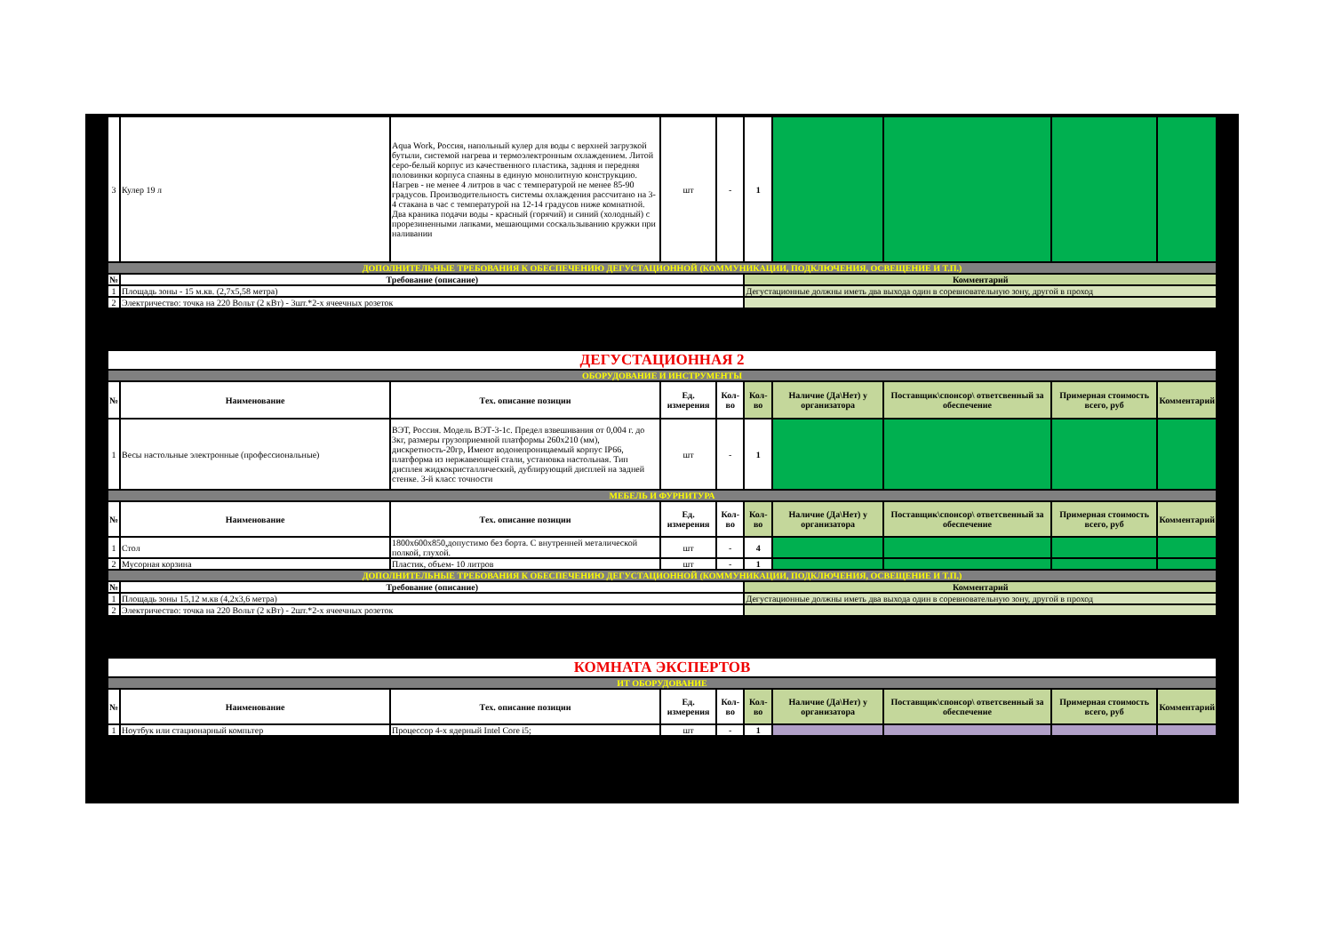| 3 | Кулер 19 л | Aqua Work, Россия, напольный кулер для воды с верхней загрузкой бутыли, системой нагрева и термоэлектронным охлаждением. Литой серо-белый корпус из качественного пластика, задняя и передняя половинки корпуса спаяны в единую монолитную конструкцию. Нагрев - не менее 4 литров в час с температурой не менее 85-90 градусов. Производительность системы охлаждения рассчитано на 3-4 стакана в час с температурой на 12-14 градусов ниже комнатной. Два краника подачи воды - красный (горячий) и синий (холодный) с прорезиненными лапками, мешающими соскальзыванию кружки при наливании | шт | - | 1 | | | | |
| ДОПОЛНИТЕЛЬНЫЕ ТРЕБОВАНИЯ К ОБЕСПЕЧЕНИЮ ДЕГУСТАЦИОННОЙ (КОММУНИКАЦИИ, ПОДКЛЮЧЕНИЯ, ОСВЕЩЕНИЕ И Т.П.) | | | | | | | | | |
| № | Требование (описание) | | | | Комментарий | | | | |
| 1 | Площадь зоны - 15 м.кв. (2,7х5,58 метра) | | | | Дегустационные должны иметь два выхода один в соревновательную зону, другой в проход | | | | |
| 2 | Электричество: точка на 220 Вольт (2 кВт) - 3шт.*2-х ячеечных розеток | | | | | | | | |
| ДЕГУСТАЦИОННАЯ 2 | | | | | | | | | |
| ОБОРУДОВАНИЕ И ИНСТРУМЕНТЫ | | | | | | | | | |
| № | Наименование | Тех. описание позиции | Ед. измерения | Кол-во | Кол-во | Наличие (Да\Нет) у организатора | Поставщик\спонсор\ ответсвенный за обеспечение | Примерная стоимость всего, руб | Комментарий |
| 1 | Весы настольные электронные (профессиональные) | ВЭТ, Россия. Модель ВЭТ-3-1с. Предел взвешивания от 0,004 г. до 3кг, размеры грузоприемной платформы 260х210 (мм), дискретность-20гр, Имеют водонепроницаемый корпус IP66, платформа из нержавеющей стали, установка настольная. Тип дисплея жидкокристаллический, дублирующий дисплей на задней стенке. 3-й класс точности | шт | - | 1 | | | | |
| МЕБЕЛЬ И ФУРНИТУРА | | | | | | | | | |
| № | Наименование | Тех. описание позиции | Ед. измерения | Кол-во | Кол-во | Наличие (Да\Нет) у организатора | Поставщик\спонсор\ ответсвенный за обеспечение | Примерная стоимость всего, руб | Комментарий |
| 1 | Стол | 1800х600х850,допустимо без борта. С внутренней металической полкой, глухой. | шт | - | 4 | | | | |
| 2 | Мусорная корзина | Пластик, объем- 10 литров | шт | - | 1 | | | | |
| ДОПОЛНИТЕЛЬНЫЕ ТРЕБОВАНИЯ К ОБЕСПЕЧЕНИЮ ДЕГУСТАЦИОННОЙ (КОММУНИКАЦИИ, ПОДКЛЮЧЕНИЯ, ОСВЕЩЕНИЕ И Т.П.) | | | | | | | | | |
| № | Требование (описание) | | | | Комментарий | | | | |
| 1 | Площадь зоны 15,12 м.кв (4,2х3,6 метра) | | | | Дегустационные должны иметь два выхода один в соревновательную зону, другой в проход | | | | |
| 2 | Электричество: точка на 220 Вольт (2 кВт) - 2шт.*2-х ячеечных розеток | | | | | | | | |
| КОМНАТА ЭКСПЕРТОВ | | | | | | | | | |
| ИТ ОБОРУДОВАНИЕ | | | | | | | | | |
| № | Наименование | Тех. описание позиции | Ед. измерения | Кол-во | Кол-во | Наличие (Да\Нет) у организатора | Поставщик\спонсор\ ответсвенный за обеспечение | Примерная стоимость всего, руб | Комментарий |
| 1 | Ноутбук или стационарный компьтер | Процессор 4-х ядерный Intel Core i5; | шт | - | 1 | | | | |